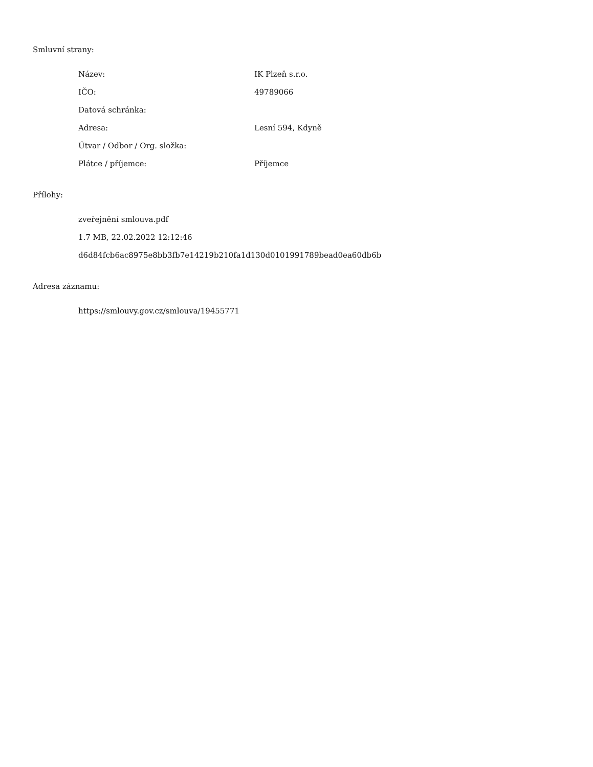Smluvní strany:
| Název: | IK Plzeň s.r.o. |
| IČO: | 49789066 |
| Datová schránka: | |
| Adresa: | Lesní 594, Kdyně |
| Útvar / Odbor / Org. složka: | |
| Plátce / příjemce: | Příjemce |
Přílohy:
zveřejnění smlouva.pdf
1.7 MB, 22.02.2022 12:12:46
d6d84fcb6ac8975e8bb3fb7e14219b210fa1d130d0101991789bead0ea60db6b
Adresa záznamu:
https://smlouvy.gov.cz/smlouva/19455771